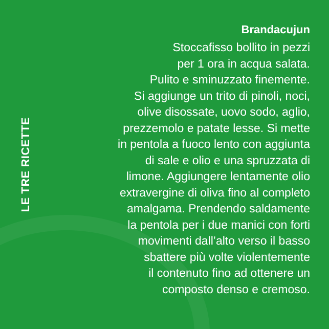LE TRE RICETTE
Brandacujun
Stoccafisso bollito in pezzi
per 1 ora in acqua salata.
Pulito e sminuzzato finemente.
Si aggiunge un trito di pinoli, noci,
olive disossate, uovo sodo, aglio,
prezzemolo e patate lesse. Si mette
in pentola a fuoco lento con aggiunta
di sale e olio e una spruzzata di
limone. Aggiungere lentamente olio
extravergine di oliva fino al completo
amalgama. Prendendo saldamente
la pentola per i due manici con forti
movimenti dall’alto verso il basso
sbattere più volte violentemente
il contenuto fino ad ottenere un
composto denso e cremoso.